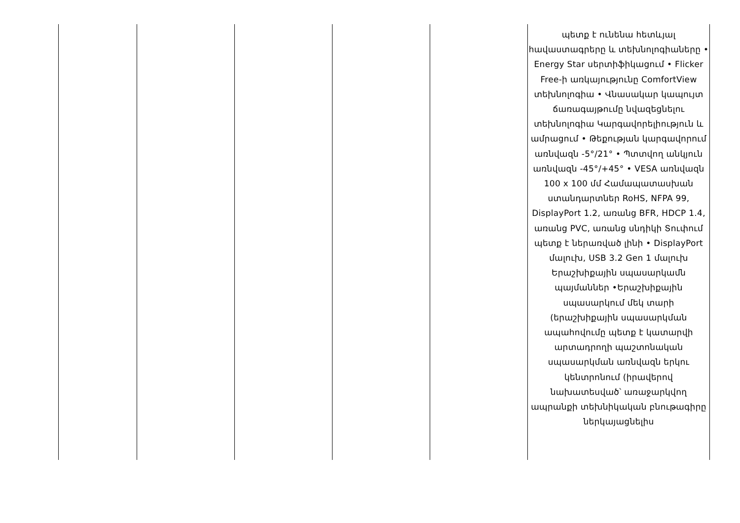| | | | | | պետք է ունենա հետևյալ հավաստագրերը և տեխնոլոգիաները • Energy Star սերտիֆիկացում • Flicker Free-ի առկայությունը ComfortView տեխնոլոգիա • Վնասակար կապույտ ճառագայթումը նվազեցնելու տեխնոլոգիա Կարգավորելիություն և ամրացում • Թեքության կարգավորում առնվազն -5°/21° • Պտտվող անկյուն առնվազն -45°/+45° • VESA առնվազն 100 x 100 մմ Համապատասխան ստանդարտներ RoHS, NFPA 99, DisplayPort 1.2, առանց BFR, HDCP 1.4, առանց PVC, առանց սնդիկի Տուփում պետք է ներառված լինի • DisplayPort մալուխ, USB 3.2 Gen 1 մալուխ Երաշխիքային սպասարկամն պայմաններ •Երաշխիքային սպասարկում մեկ տարի (երաշխիքային սպասարկման ապահովումը պետք է կատարվի արտադրողի պաշտոնական սպասարկման առնվազն երկու կենտրոնում (իրավերով նախատեսված՝ առաջարկվող ապրանքի տեխնիկական բնութագիրը ներկայացնելիս |